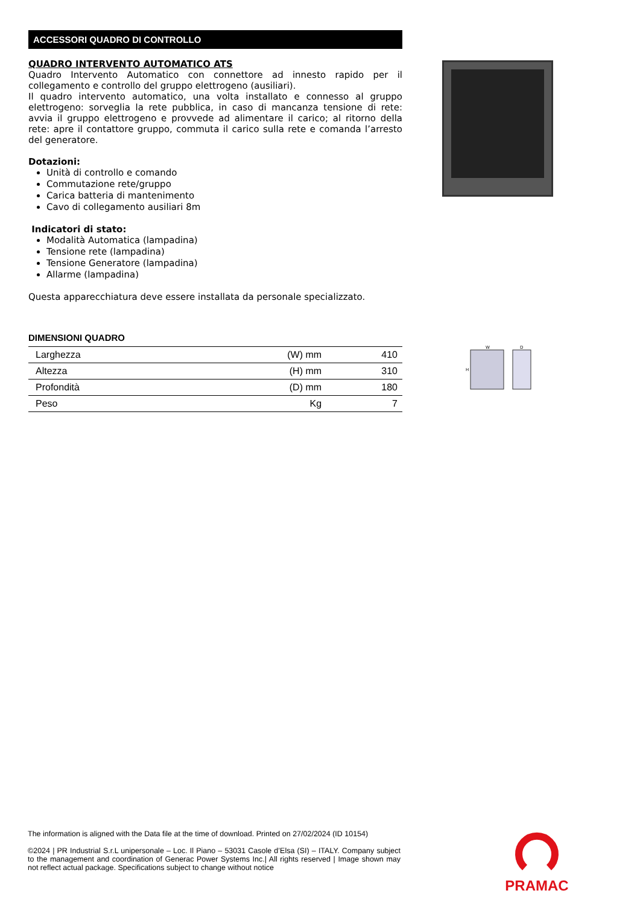ACCESSORI QUADRO DI CONTROLLO
QUADRO INTERVENTO AUTOMATICO ATS
Quadro Intervento Automatico con connettore ad innesto rapido per il collegamento e controllo del gruppo elettrogeno (ausiliari).
Il quadro intervento automatico, una volta installato e connesso al gruppo elettrogeno: sorveglia la rete pubblica, in caso di mancanza tensione di rete: avvia il gruppo elettrogeno e provvede ad alimentare il carico; al ritorno della rete: apre il contattore gruppo, commuta il carico sulla rete e comanda l’arresto del generatore.
Dotazioni:
Unità di controllo e comando
Commutazione rete/gruppo
Carica batteria di mantenimento
Cavo di collegamento ausiliari 8m
Indicatori di stato:
Modalità Automatica (lampadina)
Tensione rete (lampadina)
Tensione Generatore (lampadina)
Allarme (lampadina)
Questa apparecchiatura deve essere installata da personale specializzato.
DIMENSIONI QUADRO
| Larghezza | (W) mm | 410 |
| Altezza | (H) mm | 310 |
| Profondità | (D) mm | 180 |
| Peso | Kg | 7 |
W
D
H
The information is aligned with the Data file at the time of download. Printed on 27/02/2024 (ID 10154)
©2024 | PR Industrial S.r.L unipersonale – Loc. Il Piano – 53031 Casole d’Elsa (SI) – ITALY. Company subject to the management and coordination of Generac Power Systems Inc.| All rights reserved | Image shown may not reflect actual package. Specifications subject to change without notice
PRAMAC